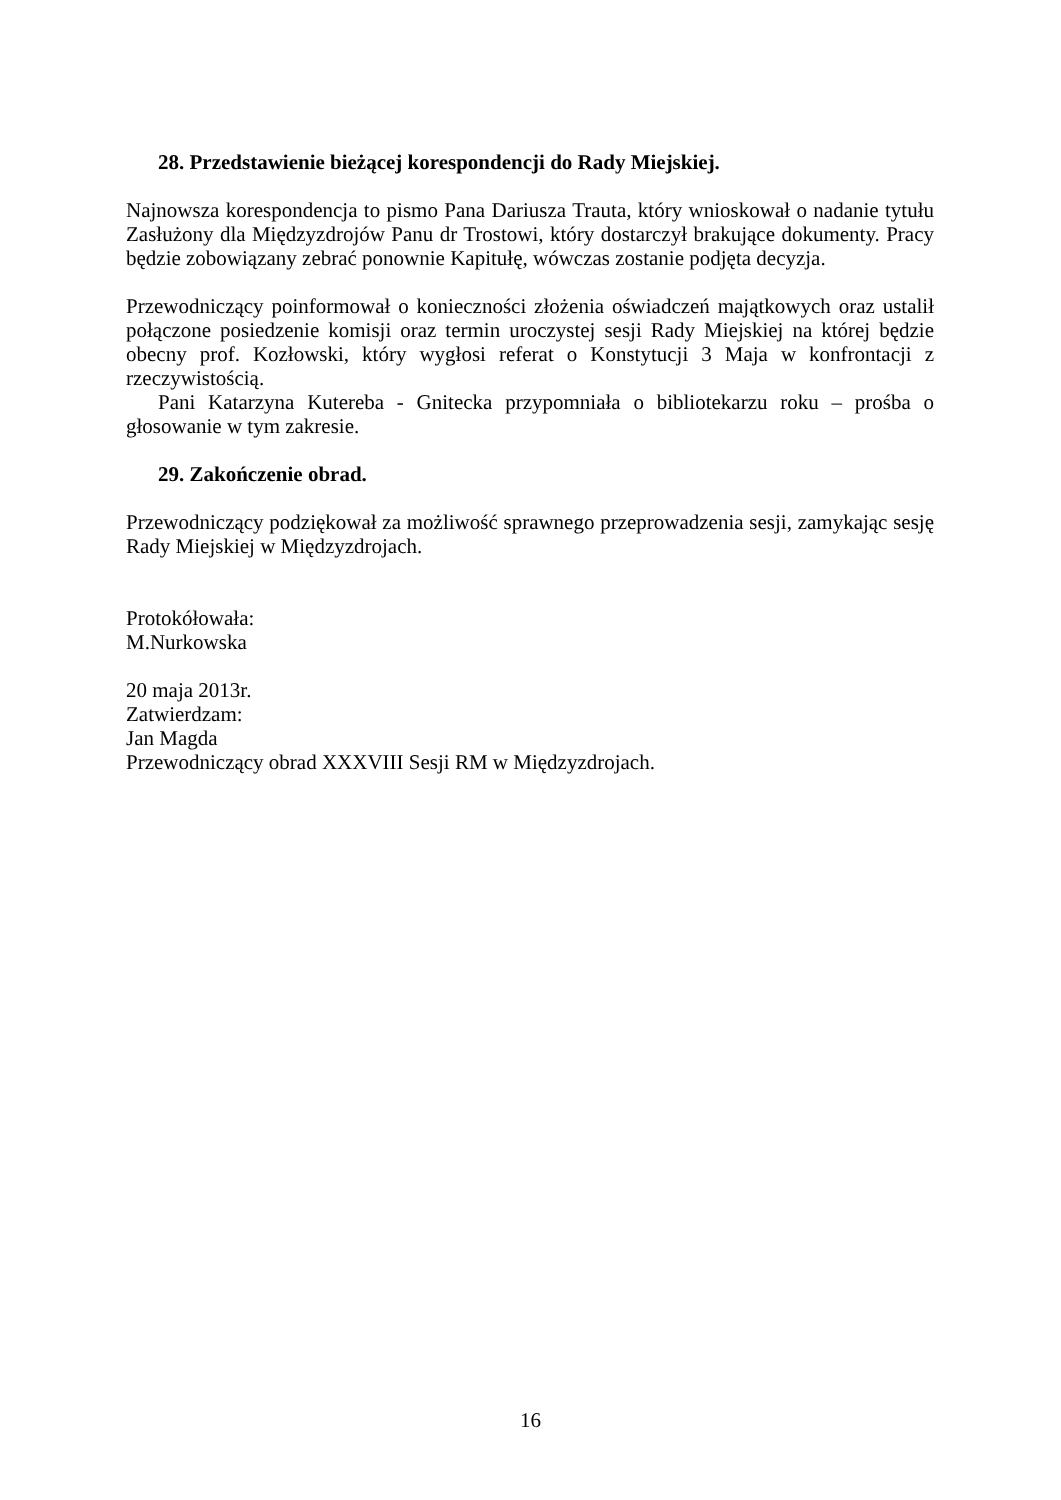28. Przedstawienie bieżącej korespondencji do Rady Miejskiej.
Najnowsza korespondencja to pismo Pana Dariusza Trauta, który wnioskował o nadanie tytułu Zasłużony dla Międzyzdrojów Panu dr Trostowi, który dostarczył brakujące dokumenty. Pracy będzie zobowiązany zebrać ponownie Kapitułę, wówczas zostanie podjęta decyzja.
Przewodniczący poinformował o konieczności złożenia oświadczeń majątkowych oraz ustalił połączone posiedzenie komisji oraz termin uroczystej sesji Rady Miejskiej na której będzie obecny prof. Kozłowski, który wygłosi referat o Konstytucji 3 Maja w konfrontacji z rzeczywistością.
Pani Katarzyna Kutereba - Gnitecka przypomniała o bibliotekarzu roku – prośba o głosowanie w tym zakresie.
29. Zakończenie obrad.
Przewodniczący podziękował za możliwość sprawnego przeprowadzenia sesji, zamykając sesję Rady Miejskiej w Międzyzdrojach.
Protokółowała:
M.Nurkowska
20 maja 2013r.
Zatwierdzam:
Jan Magda
Przewodniczący obrad XXXVIII Sesji RM w Międzyzdrojach.
16